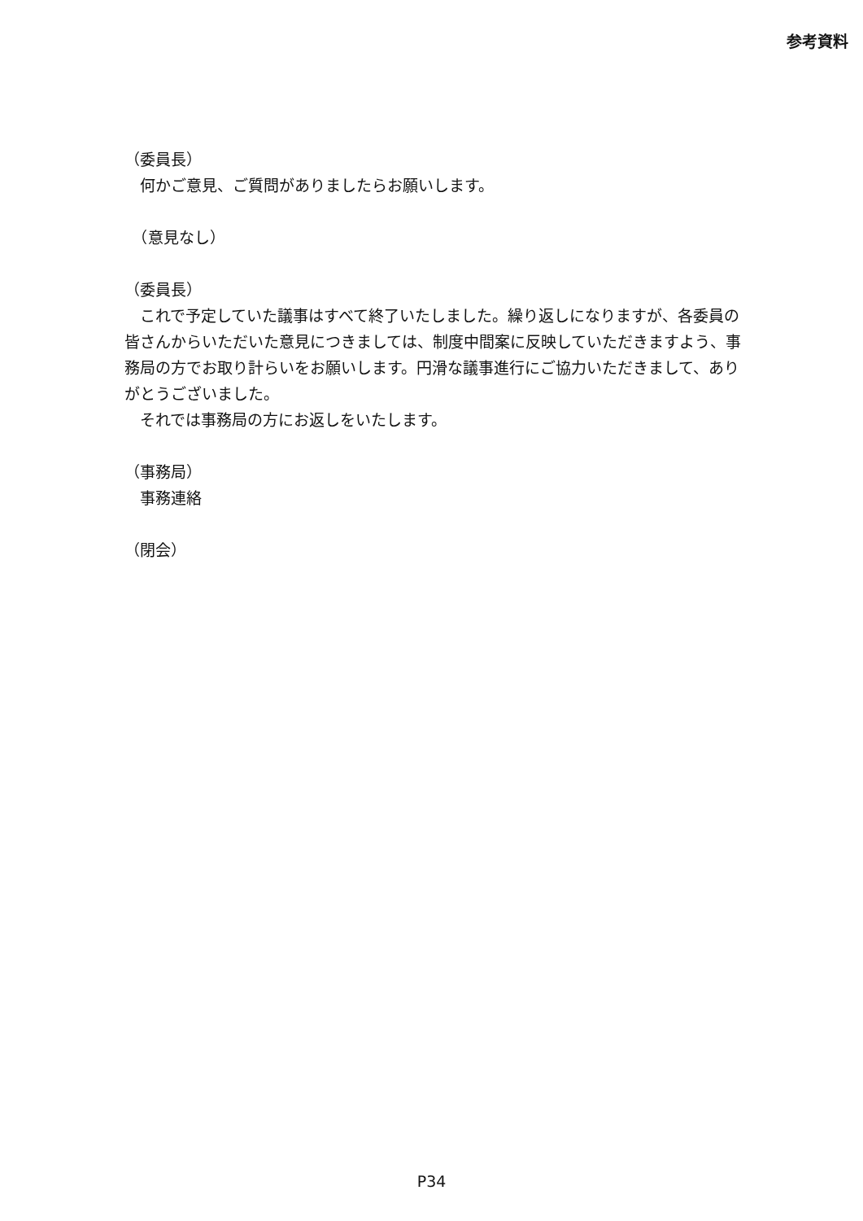参考資料
（委員長）
　何かご意見、ご質問がありましたらお願いします。
　（意見なし）
（委員長）
　これで予定していた議事はすべて終了いたしました。繰り返しになりますが、各委員の皆さんからいただいた意見につきましては、制度中間案に反映していただきますよう、事務局の方でお取り計らいをお願いします。円滑な議事進行にご協力いただきまして、ありがとうございました。
　それでは事務局の方にお返しをいたします。
（事務局）
　事務連絡
（閉会）
P34